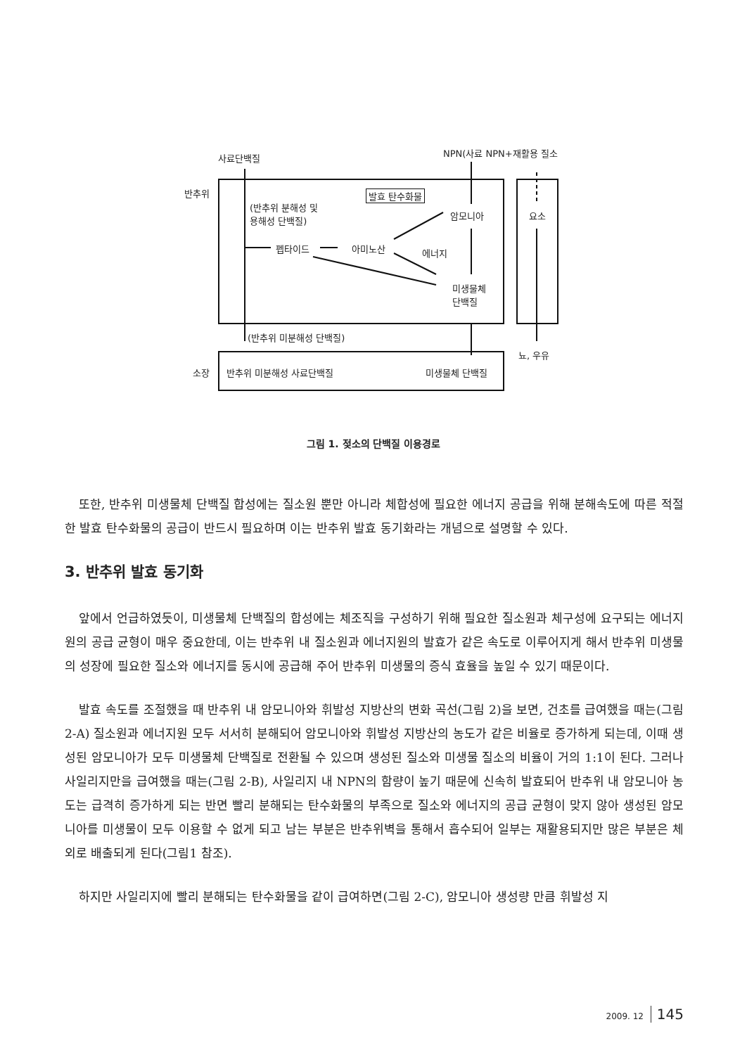사료단백질 NPN(사료 NPN+재활용 질소
반추위 발효 탄수화물
(반추위 분해성 및
용해성 단백질) 암모니아 요소
펩타이드 아미노산 에너지
미생물체
단백질
(반추위 미분해성 단백질)
뇨, 우유
소장 반추위 미분해성 사료단백질 미생물체 단백질
그림 1. 젖소의 단백질 이용경로
또한, 반추위 미생물체 단백질 합성에는 질소원 뿐만 아니라 체합성에 필요한 에너지 공급을 위해 분해속도에 따른 적절한 발효 탄수화물의 공급이 반드시 필요하며 이는 반추위 발효 동기화라는 개념으로 설명할 수 있다.
3. 반추위 발효 동기화
앞에서 언급하였듯이, 미생물체 단백질의 합성에는 체조직을 구성하기 위해 필요한 질소원과 체구성에 요구되는 에너지원의 공급 균형이 매우 중요한데, 이는 반추위 내 질소원과 에너지원의 발효가 같은 속도로 이루어지게 해서 반추위 미생물의 성장에 필요한 질소와 에너지를 동시에 공급해 주어 반추위 미생물의 증식 효율을 높일 수 있기 때문이다.
발효 속도를 조절했을 때 반추위 내 암모니아와 휘발성 지방산의 변화 곡선(그림 2)을 보면, 건초를 급여했을 때는(그림 2-A) 질소원과 에너지원 모두 서서히 분해되어 암모니아와 휘발성 지방산의 농도가 같은 비율로 증가하게 되는데, 이때 생성된 암모니아가 모두 미생물체 단백질로 전환될 수 있으며 생성된 질소와 미생물 질소의 비율이 거의 1:1이 된다. 그러나 사일리지만을 급여했을 때는(그림 2-B), 사일리지 내 NPN의 함량이 높기 때문에 신속히 발효되어 반추위 내 암모니아 농도는 급격히 증가하게 되는 반면 빨리 분해되는 탄수화물의 부족으로 질소와 에너지의 공급 균형이 맞지 않아 생성된 암모니아를 미생물이 모두 이용할 수 없게 되고 남는 부분은 반추위벽을 통해서 흡수되어 일부는 재활용되지만 많은 부분은 체외로 배출되게 된다(그림1 참조).
하지만 사일리지에 빨리 분해되는 탄수화물을 같이 급여하면(그림 2-C), 암모니아 생성량 만큼 휘발성 지
2009. 12 145